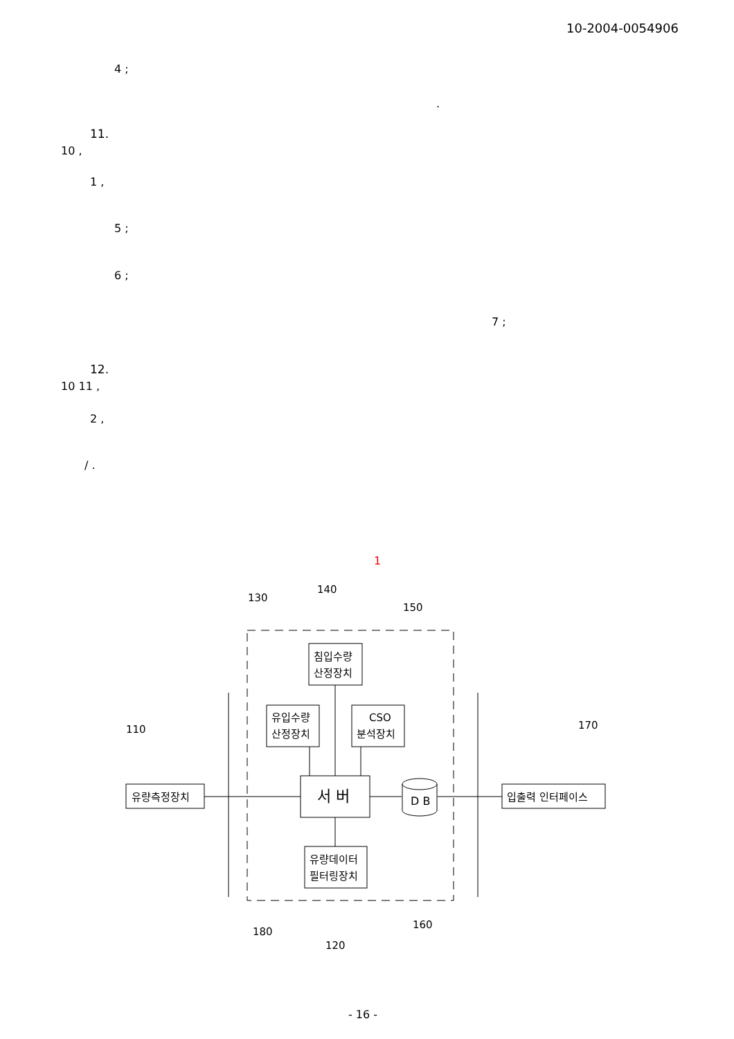10-2004-0054906
4 ;
.
11.
10 ,
1 ,
5 ;
6 ;
7 ;
12.
10 11 ,
2 ,
/ .
1
침입수량
산정장치
유입수량
산정장치
CSO
분석장치
유량측정장치
입출력 인터페이스
유량데이터
필터링장치
서 버
D B
130
140
150
110
170
180
120
160
- 16 -